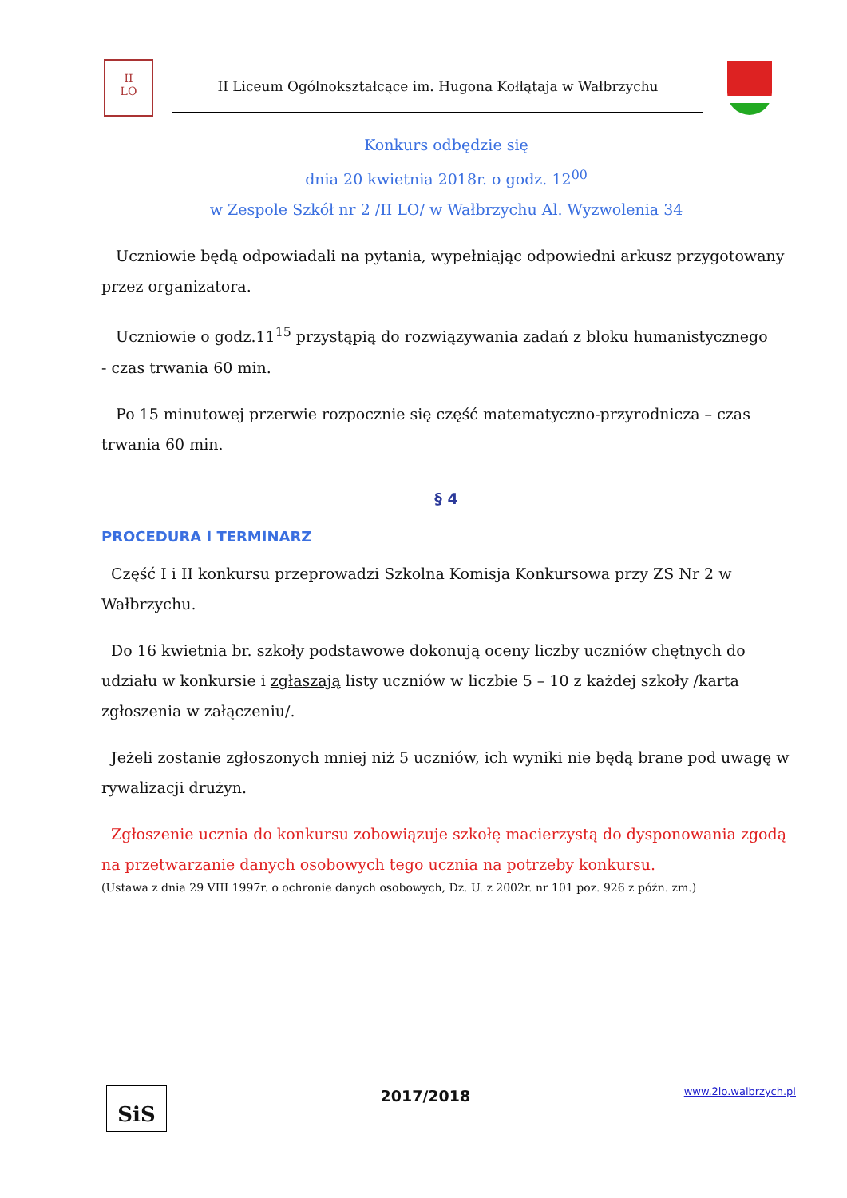II
LO
II Liceum Ogólnokształcące im. Hugona Kołłątaja w Wałbrzychu
Konkurs odbędzie się
dnia 20 kwietnia 2018r. o godz. 12<sup>00</sup>
w Zespole Szkół nr 2 /II LO/ w Wałbrzychu Al. Wyzwolenia 34
Uczniowie będą odpowiadali na pytania, wypełniając odpowiedni arkusz przygotowany przez organizatora.
Uczniowie o godz.11<sup>15</sup> przystąpią do rozwiązywania zadań z bloku humanistycznego
- czas trwania 60 min.
Po 15 minutowej przerwie rozpocznie się część matematyczno-przyrodnicza – czas trwania 60 min.
§ 4
PROCEDURA I TERMINARZ
Część I i II konkursu przeprowadzi Szkolna Komisja Konkursowa przy ZS Nr 2 w Wałbrzychu.
Do 16 kwietnia br. szkoły podstawowe dokonują oceny liczby uczniów chętnych do udziału w konkursie i zgłaszają listy uczniów w liczbie 5 – 10 z każdej szkoły /karta zgłoszenia w załączeniu/.
Jeżeli zostanie zgłoszonych mniej niż 5 uczniów, ich wyniki nie będą brane pod uwagę w rywalizacji drużyn.
Zgłoszenie ucznia do konkursu zobowiązuje szkołę macierzystą do dysponowania zgodą na przetwarzanie danych osobowych tego ucznia na potrzeby konkursu.
(Ustawa z dnia 29 VIII 1997r. o ochronie danych osobowych, Dz. U. z 2002r. nr 101 poz. 926 z późn. zm.)
SiS
2017/2018
www.2lo.walbrzych.pl